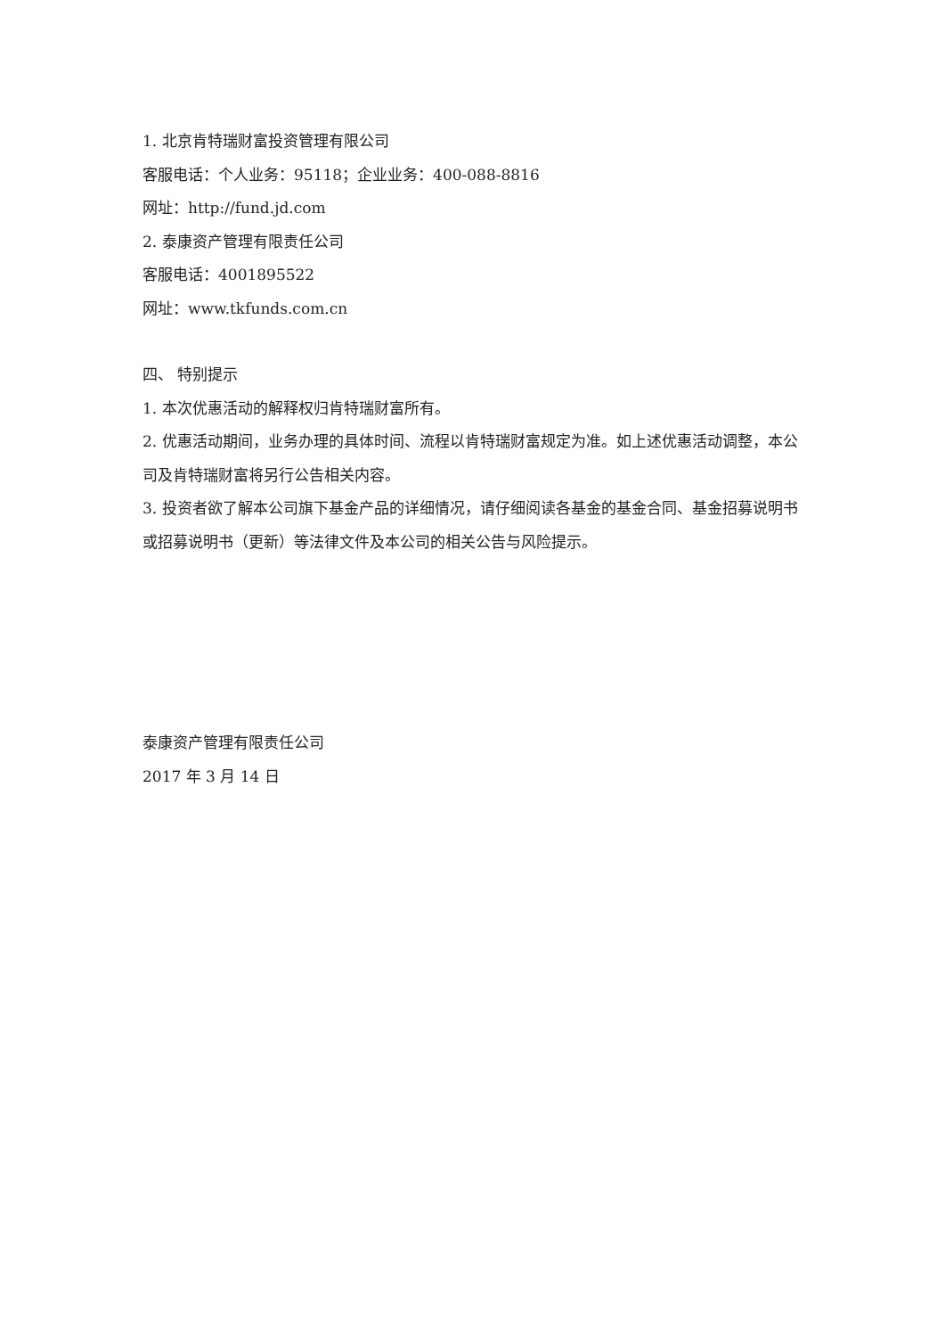1. 北京肯特瑞财富投资管理有限公司
客服电话：个人业务：95118；企业业务：400-088-8816
网址：http://fund.jd.com
2. 泰康资产管理有限责任公司
客服电话：4001895522
网址：www.tkfunds.com.cn
四、 特别提示
1. 本次优惠活动的解释权归肯特瑞财富所有。
2. 优惠活动期间，业务办理的具体时间、流程以肯特瑞财富规定为准。如上述优惠活动调整，本公司及肯特瑞财富将另行公告相关内容。
3. 投资者欲了解本公司旗下基金产品的详细情况，请仔细阅读各基金的基金合同、基金招募说明书或招募说明书（更新）等法律文件及本公司的相关公告与风险提示。
泰康资产管理有限责任公司
2017 年 3 月 14 日